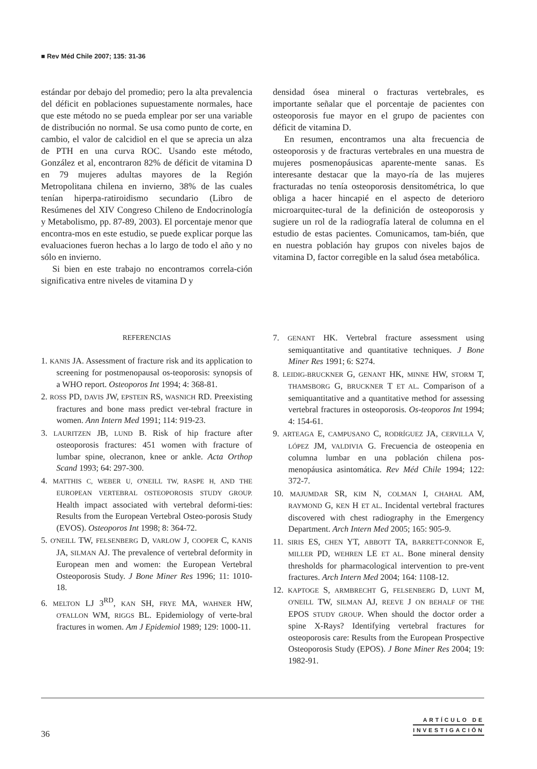■ Rev Méd Chile 2007; 135: 31-36
estándar por debajo del promedio; pero la alta prevalencia del déficit en poblaciones supuestamente normales, hace que este método no se pueda emplear por ser una variable de distribución no normal. Se usa como punto de corte, en cambio, el valor de calcidiol en el que se aprecia un alza de PTH en una curva ROC. Usando este método, González et al, encontraron 82% de déficit de vitamina D en 79 mujeres adultas mayores de la Región Metropolitana chilena en invierno, 38% de las cuales tenían hiperpa-ratiroidismo secundario (Libro de Resúmenes del XIV Congreso Chileno de Endocrinología y Metabolismo, pp. 87-89, 2003). El porcentaje menor que encontra-mos en este estudio, se puede explicar porque las evaluaciones fueron hechas a lo largo de todo el año y no sólo en invierno.
Si bien en este trabajo no encontramos correla-ción significativa entre niveles de vitamina D y
densidad ósea mineral o fracturas vertebrales, es importante señalar que el porcentaje de pacientes con osteoporosis fue mayor en el grupo de pacientes con déficit de vitamina D.
En resumen, encontramos una alta frecuencia de osteoporosis y de fracturas vertebrales en una muestra de mujeres posmenopáusicas aparente-mente sanas. Es interesante destacar que la mayo-ría de las mujeres fracturadas no tenía osteoporosis densitométrica, lo que obliga a hacer hincapié en el aspecto de deterioro microarquitec-tural de la definición de osteoporosis y sugiere un rol de la radiografía lateral de columna en el estudio de estas pacientes. Comunicamos, tam-bién, que en nuestra población hay grupos con niveles bajos de vitamina D, factor corregible en la salud ósea metabólica.
REFERENCIAS
1. KANIS JA. Assessment of fracture risk and its application to screening for postmenopausal os-teoporosis: synopsis of a WHO report. Osteoporos Int 1994; 4: 368-81.
2. ROSS PD, DAVIS JW, EPSTEIN RS, WASNICH RD. Preexisting fractures and bone mass predict ver-tebral fracture in women. Ann Intern Med 1991; 114: 919-23.
3. LAURITZEN JB, LUND B. Risk of hip fracture after osteoporosis fractures: 451 women with fracture of lumbar spine, olecranon, knee or ankle. Acta Orthop Scand 1993; 64: 297-300.
4. MATTHIS C, WEBER U, O'NEILL TW, RASPE H, AND THE EUROPEAN VERTEBRAL OSTEOPOROSIS STUDY GROUP. Health impact associated with vertebral deformi-ties: Results from the European Vertebral Osteo-porosis Study (EVOS). Osteoporos Int 1998; 8: 364-72.
5. O'NEILL TW, FELSENBERG D, VARLOW J, COOPER C, KANIS JA, SILMAN AJ. The prevalence of vertebral deformity in European men and women: the European Vertebral Osteoporosis Study. J Bone Miner Res 1996; 11: 1010-18.
6. MELTON LJ 3<sup>RD</sup>, KAN SH, FRYE MA, WAHNER HW, O'FALLON WM, RIGGS BL. Epidemiology of verte-bral fractures in women. Am J Epidemiol 1989; 129: 1000-11.
7. GENANT HK. Vertebral fracture assessment using semiquantitative and quantitative techniques. J Bone Miner Res 1991; 6: S274.
8. LEIDIG-BRUCKNER G, GENANT HK, MINNE HW, STORM T, THAMSBORG G, BRUCKNER T ET AL. Comparison of a semiquantitative and a quantitative method for assessing vertebral fractures in osteoporosis. Os-teoporos Int 1994; 4: 154-61.
9. ARTEAGA E, CAMPUSANO C, RODRÍGUEZ JA, CERVILLA V, LÓPEZ JM, VALDIVIA G. Frecuencia de osteopenia en columna lumbar en una población chilena pos-menopáusica asintomática. Rev Méd Chile 1994; 122: 372-7.
10. MAJUMDAR SR, KIM N, COLMAN I, CHAHAL AM, RAYMOND G, KEN H ET AL. Incidental vertebral fractures discovered with chest radiography in the Emergency Department. Arch Intern Med 2005; 165: 905-9.
11. SIRIS ES, CHEN YT, ABBOTT TA, BARRETT-CONNOR E, MILLER PD, WEHREN LE ET AL. Bone mineral density thresholds for pharmacological intervention to pre-vent fractures. Arch Intern Med 2004; 164: 1108-12.
12. KAPTOGE S, ARMBRECHT G, FELSENBERG D, LUNT M, O'NEILL TW, SILMAN AJ, REEVE J ON BEHALF OF THE EPOS STUDY GROUP. When should the doctor order a spine X-Rays? Identifying vertebral fractures for osteoporosis care: Results from the European Prospective Osteoporosis Study (EPOS). J Bone Miner Res 2004; 19: 1982-91.
36
ARTÍCULO DE
INVESTIGACIÓN